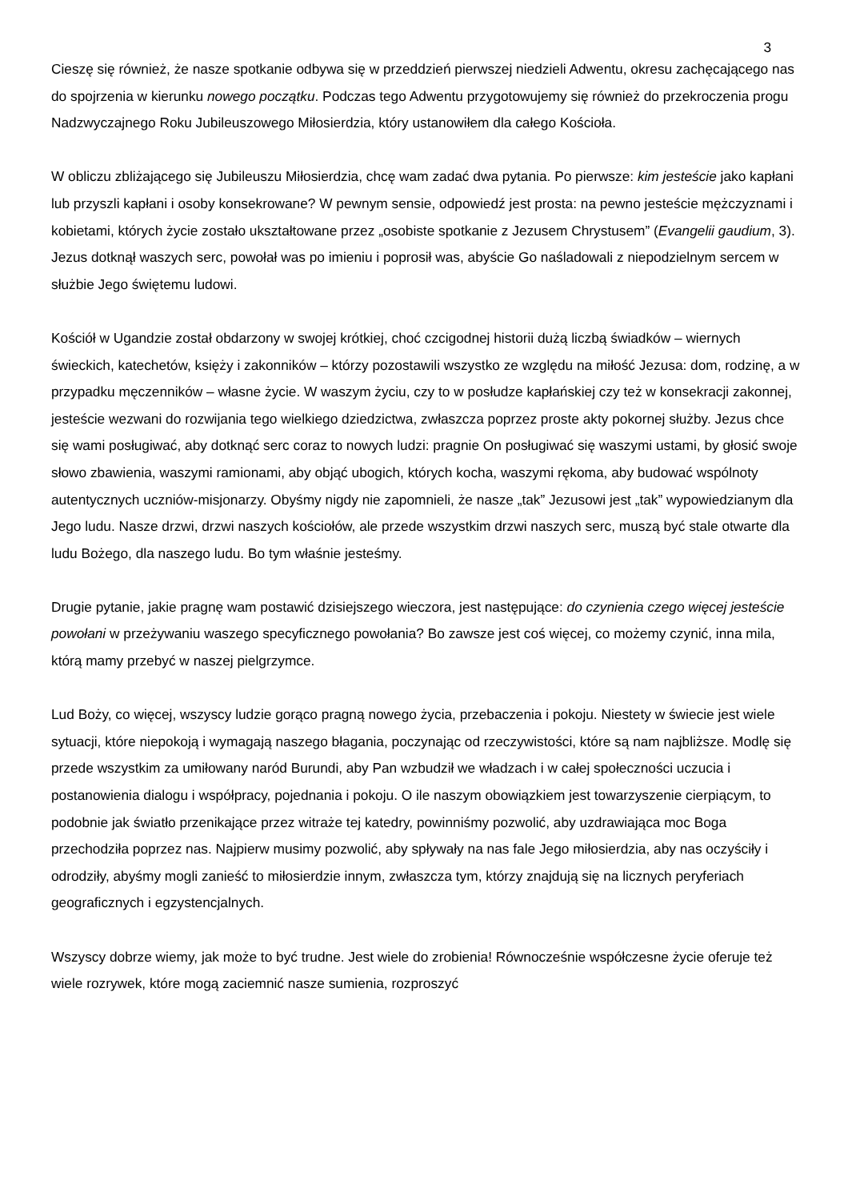3
Cieszę się również, że nasze spotkanie odbywa się w przeddzień pierwszej niedzieli Adwentu, okresu zachęcającego nas do spojrzenia w kierunku nowego początku. Podczas tego Adwentu przygotowujemy się również do przekroczenia progu Nadzwyczajnego Roku Jubileuszowego Miłosierdzia, który ustanowiłem dla całego Kościoła.
W obliczu zbliżającego się Jubileuszu Miłosierdzia, chcę wam zadać dwa pytania. Po pierwsze: kim jesteście jako kapłani lub przyszli kapłani i osoby konsekrowane? W pewnym sensie, odpowiedź jest prosta: na pewno jesteście mężczyznami i kobietami, których życie zostało ukształtowane przez „osobiste spotkanie z Jezusem Chrystusem” (Evangelii gaudium, 3). Jezus dotknął waszych serc, powołał was po imieniu i poprosił was, abyście Go naśladowali z niepodzielnym sercem w służbie Jego świętemu ludowi.
Kościół w Ugandzie został obdarzony w swojej krótkiej, choć czcigodnej historii dużą liczbą świadków – wiernych świeckich, katechetów, księży i zakonników – którzy pozostawili wszystko ze względu na miłość Jezusa: dom, rodzinę, a w przypadku męczenników – własne życie. W waszym życiu, czy to w posłudze kapłańskiej czy też w konsekracji zakonnej, jesteście wezwani do rozwijania tego wielkiego dziedzictwa, zwłaszcza poprzez proste akty pokornej służby. Jezus chce się wami posługiwać, aby dotknąć serc coraz to nowych ludzi: pragnie On posługiwać się waszymi ustami, by głosić swoje słowo zbawienia, waszymi ramionami, aby objąć ubogich, których kocha, waszymi rękoma, aby budować wspólnoty autentycznych uczniów-misjonarzy. Obyśmy nigdy nie zapomnieli, że nasze „tak” Jezusowi jest „tak” wypowiedzianym dla Jego ludu. Nasze drzwi, drzwi naszych kościołów, ale przede wszystkim drzwi naszych serc, muszą być stale otwarte dla ludu Bożego, dla naszego ludu. Bo tym właśnie jesteśmy.
Drugie pytanie, jakie pragnę wam postawić dzisiejszego wieczora, jest następujące: do czynienia czego więcej jesteście powołani w przeżywaniu waszego specyficznego powołania? Bo zawsze jest coś więcej, co możemy czynić, inna mila, którą mamy przebyć w naszej pielgrzymce.
Lud Boży, co więcej, wszyscy ludzie gorąco pragną nowego życia, przebaczenia i pokoju. Niestety w świecie jest wiele sytuacji, które niepokoją i wymagają naszego błagania, poczynając od rzeczywistości, które są nam najbliższe. Modlę się przede wszystkim za umiłowany naród Burundi, aby Pan wzbudził we władzach i w całej społeczności uczucia i postanowienia dialogu i współpracy, pojednania i pokoju. O ile naszym obowiązkiem jest towarzyszenie cierpiącym, to podobnie jak światło przenikające przez witraże tej katedry, powinniśmy pozwolić, aby uzdrawiająca moc Boga przechodziła poprzez nas. Najpierw musimy pozwolić, aby spływały na nas fale Jego miłosierdzia, aby nas oczyściły i odrodziły, abyśmy mogli zanieść to miłosierdzie innym, zwłaszcza tym, którzy znajdują się na licznych peryferiach geograficznych i egzystencjalnych.
Wszyscy dobrze wiemy, jak może to być trudne. Jest wiele do zrobienia! Równocześnie współczesne życie oferuje też wiele rozrywek, które mogą zaciemnić nasze sumienia, rozproszyć